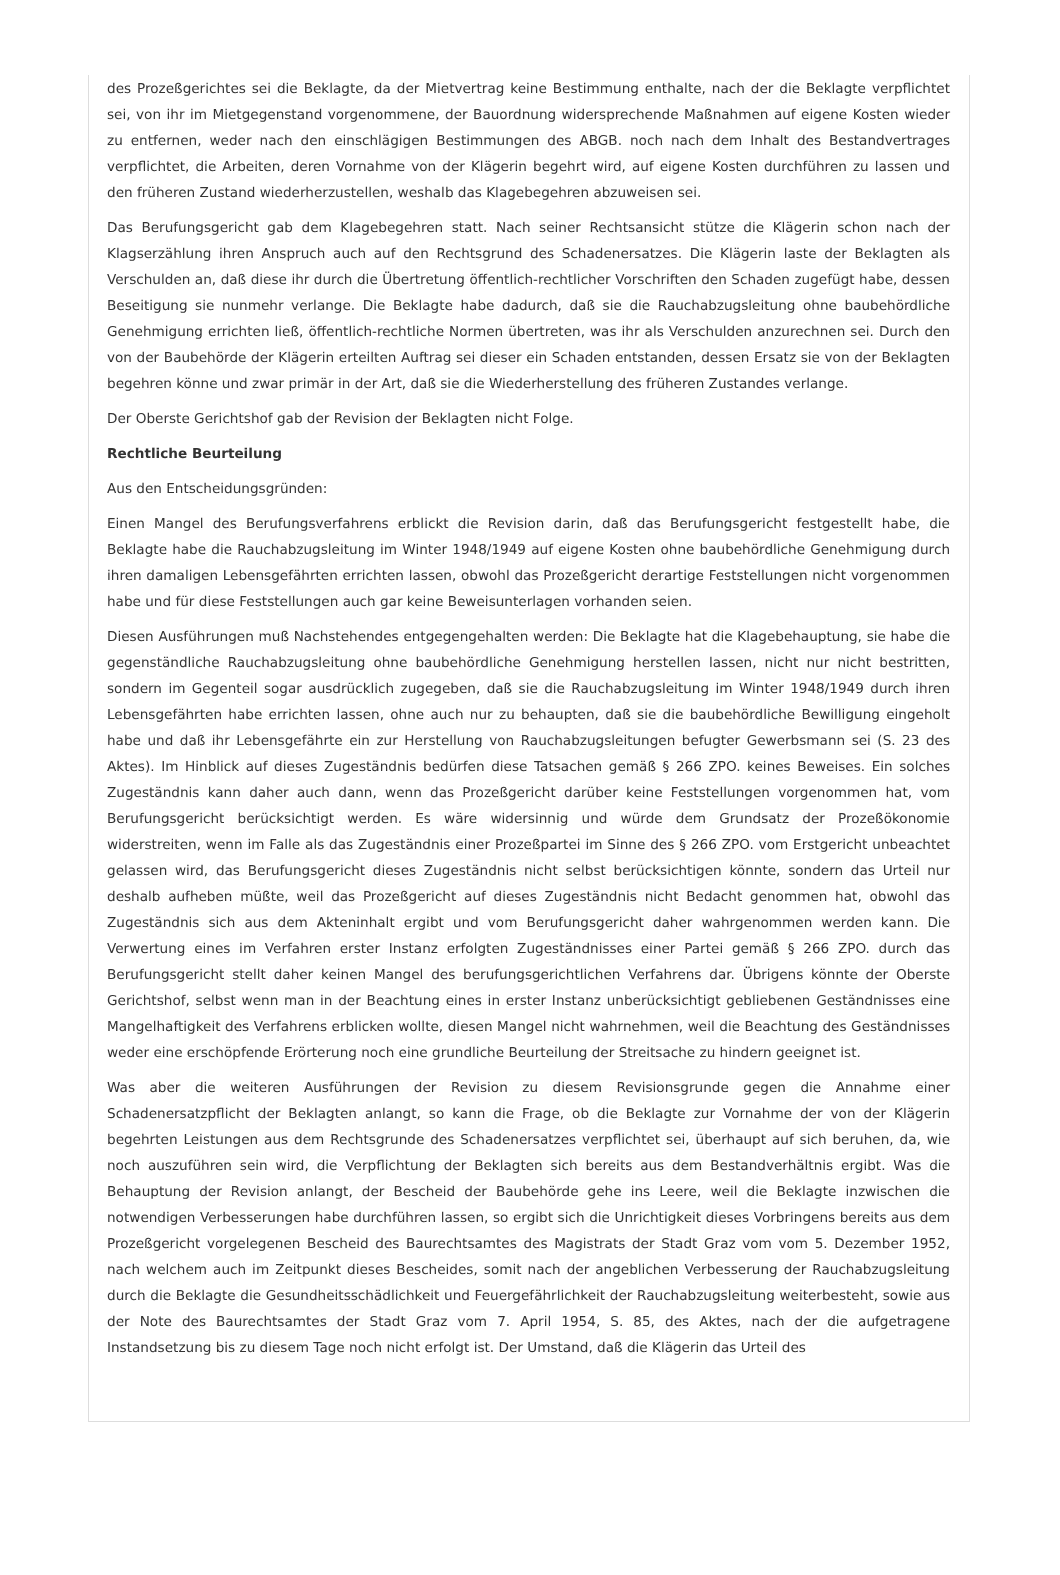des Prozeßgerichtes sei die Beklagte, da der Mietvertrag keine Bestimmung enthalte, nach der die Beklagte verpflichtet sei, von ihr im Mietgegenstand vorgenommene, der Bauordnung widersprechende Maßnahmen auf eigene Kosten wieder zu entfernen, weder nach den einschlägigen Bestimmungen des ABGB. noch nach dem Inhalt des Bestandvertrages verpflichtet, die Arbeiten, deren Vornahme von der Klägerin begehrt wird, auf eigene Kosten durchführen zu lassen und den früheren Zustand wiederherzustellen, weshalb das Klagebegehren abzuweisen sei.
Das Berufungsgericht gab dem Klagebegehren statt. Nach seiner Rechtsansicht stütze die Klägerin schon nach der Klagserzählung ihren Anspruch auch auf den Rechtsgrund des Schadenersatzes. Die Klägerin laste der Beklagten als Verschulden an, daß diese ihr durch die Übertretung öffentlich-rechtlicher Vorschriften den Schaden zugefügt habe, dessen Beseitigung sie nunmehr verlange. Die Beklagte habe dadurch, daß sie die Rauchabzugsleitung ohne baubehördliche Genehmigung errichten ließ, öffentlich-rechtliche Normen übertreten, was ihr als Verschulden anzurechnen sei. Durch den von der Baubehörde der Klägerin erteilten Auftrag sei dieser ein Schaden entstanden, dessen Ersatz sie von der Beklagten begehren könne und zwar primär in der Art, daß sie die Wiederherstellung des früheren Zustandes verlange.
Der Oberste Gerichtshof gab der Revision der Beklagten nicht Folge.
Rechtliche Beurteilung
Aus den Entscheidungsgründen:
Einen Mangel des Berufungsverfahrens erblickt die Revision darin, daß das Berufungsgericht festgestellt habe, die Beklagte habe die Rauchabzugsleitung im Winter 1948/1949 auf eigene Kosten ohne baubehördliche Genehmigung durch ihren damaligen Lebensgefährten errichten lassen, obwohl das Prozeßgericht derartige Feststellungen nicht vorgenommen habe und für diese Feststellungen auch gar keine Beweisunterlagen vorhanden seien.
Diesen Ausführungen muß Nachstehendes entgegengehalten werden: Die Beklagte hat die Klagebehauptung, sie habe die gegenständliche Rauchabzugsleitung ohne baubehördliche Genehmigung herstellen lassen, nicht nur nicht bestritten, sondern im Gegenteil sogar ausdrücklich zugegeben, daß sie die Rauchabzugsleitung im Winter 1948/1949 durch ihren Lebensgefährten habe errichten lassen, ohne auch nur zu behaupten, daß sie die baubehördliche Bewilligung eingeholt habe und daß ihr Lebensgefährte ein zur Herstellung von Rauchabzugsleitungen befugter Gewerbsmann sei (S. 23 des Aktes). Im Hinblick auf dieses Zugeständnis bedürfen diese Tatsachen gemäß § 266 ZPO. keines Beweises. Ein solches Zugeständnis kann daher auch dann, wenn das Prozeßgericht darüber keine Feststellungen vorgenommen hat, vom Berufungsgericht berücksichtigt werden. Es wäre widersinnig und würde dem Grundsatz der Prozeßökonomie widerstreiten, wenn im Falle als das Zugeständnis einer Prozeßpartei im Sinne des § 266 ZPO. vom Erstgericht unbeachtet gelassen wird, das Berufungsgericht dieses Zugeständnis nicht selbst berücksichtigen könnte, sondern das Urteil nur deshalb aufheben müßte, weil das Prozeßgericht auf dieses Zugeständnis nicht Bedacht genommen hat, obwohl das Zugeständnis sich aus dem Akteninhalt ergibt und vom Berufungsgericht daher wahrgenommen werden kann. Die Verwertung eines im Verfahren erster Instanz erfolgten Zugeständnisses einer Partei gemäß § 266 ZPO. durch das Berufungsgericht stellt daher keinen Mangel des berufungsgerichtlichen Verfahrens dar. Übrigens könnte der Oberste Gerichtshof, selbst wenn man in der Beachtung eines in erster Instanz unberücksichtigt gebliebenen Geständnisses eine Mangelhaftigkeit des Verfahrens erblicken wollte, diesen Mangel nicht wahrnehmen, weil die Beachtung des Geständnisses weder eine erschöpfende Erörterung noch eine grundliche Beurteilung der Streitsache zu hindern geeignet ist.
Was aber die weiteren Ausführungen der Revision zu diesem Revisionsgrunde gegen die Annahme einer Schadenersatzpflicht der Beklagten anlangt, so kann die Frage, ob die Beklagte zur Vornahme der von der Klägerin begehrten Leistungen aus dem Rechtsgrunde des Schadenersatzes verpflichtet sei, überhaupt auf sich beruhen, da, wie noch auszuführen sein wird, die Verpflichtung der Beklagten sich bereits aus dem Bestandverhältnis ergibt. Was die Behauptung der Revision anlangt, der Bescheid der Baubehörde gehe ins Leere, weil die Beklagte inzwischen die notwendigen Verbesserungen habe durchführen lassen, so ergibt sich die Unrichtigkeit dieses Vorbringens bereits aus dem Prozeßgericht vorgelegenen Bescheid des Baurechtsamtes des Magistrats der Stadt Graz vom vom 5. Dezember 1952, nach welchem auch im Zeitpunkt dieses Bescheides, somit nach der angeblichen Verbesserung der Rauchabzugsleitung durch die Beklagte die Gesundheitsschädlichkeit und Feuergefährlichkeit der Rauchabzugsleitung weiterbesteht, sowie aus der Note des Baurechtsamtes der Stadt Graz vom 7. April 1954, S. 85, des Aktes, nach der die aufgetragene Instandsetzung bis zu diesem Tage noch nicht erfolgt ist. Der Umstand, daß die Klägerin das Urteil des